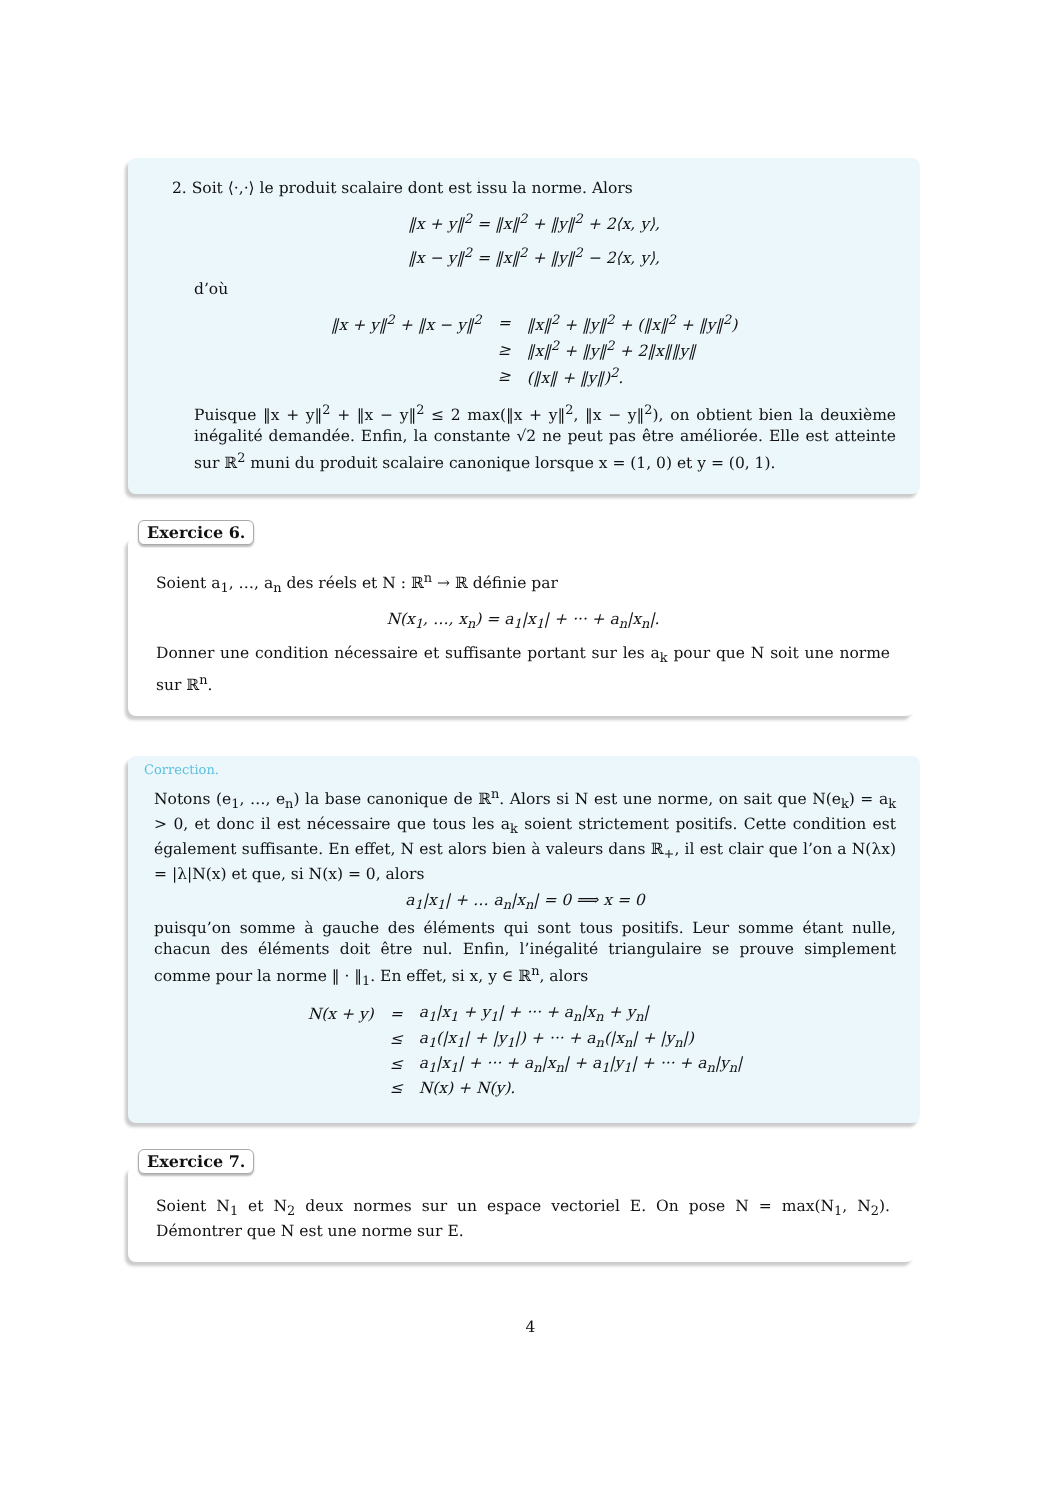2. Soit ⟨·,·⟩ le produit scalaire dont est issu la norme. Alors
‖x + y‖<sup>2</sup> = ‖x‖<sup>2</sup> + ‖y‖<sup>2</sup> + 2⟨x, y⟩,
‖x − y‖<sup>2</sup> = ‖x‖<sup>2</sup> + ‖y‖<sup>2</sup> − 2⟨x, y⟩,
d’où
| ‖x + y‖<sup>2</sup> + ‖x − y‖<sup>2</sup> | = | ‖x‖<sup>2</sup> + ‖y‖<sup>2</sup> + (‖x‖<sup>2</sup> + ‖y‖<sup>2</sup>) |
| | ≥ | ‖x‖<sup>2</sup> + ‖y‖<sup>2</sup> + 2‖x‖‖y‖ |
| | ≥ | (‖x‖ + ‖y‖)<sup>2</sup>. |
Puisque ‖x + y‖<sup>2</sup> + ‖x − y‖<sup>2</sup> ≤ 2 max(‖x + y‖<sup>2</sup>, ‖x − y‖<sup>2</sup>), on obtient bien la deuxième inégalité demandée. Enfin, la constante √2 ne peut pas être améliorée. Elle est atteinte sur ℝ<sup>2</sup> muni du produit scalaire canonique lorsque x = (1, 0) et y = (0, 1).
Exercice 6.
Soient a<sub>1</sub>, …, a<sub>n</sub> des réels et N : ℝ<sup>n</sup> → ℝ définie par
N(x<sub>1</sub>, …, x<sub>n</sub>) = a<sub>1</sub>|x<sub>1</sub>| + ··· + a<sub>n</sub>|x<sub>n</sub>|.
Donner une condition nécessaire et suffisante portant sur les a<sub>k</sub> pour que N soit une norme sur ℝ<sup>n</sup>.
Correction.
Notons (e<sub>1</sub>, …, e<sub>n</sub>) la base canonique de ℝ<sup>n</sup>. Alors si N est une norme, on sait que N(e<sub>k</sub>) = a<sub>k</sub> > 0, et donc il est nécessaire que tous les a<sub>k</sub> soient strictement positifs. Cette condition est également suffisante. En effet, N est alors bien à valeurs dans ℝ<sub>+</sub>, il est clair que l’on a N(λx) = |λ|N(x) et que, si N(x) = 0, alors
a<sub>1</sub>|x<sub>1</sub>| + … a<sub>n</sub>|x<sub>n</sub>| = 0 ⟹ x = 0
puisqu’on somme à gauche des éléments qui sont tous positifs. Leur somme étant nulle, chacun des éléments doit être nul. Enfin, l’inégalité triangulaire se prouve simplement comme pour la norme ‖ · ‖<sub>1</sub>. En effet, si x, y ∈ ℝ<sup>n</sup>, alors
| N(x + y) | = | a<sub>1</sub>/x<sub>1</sub> + y<sub>1</sub>/ + ··· + a<sub>n</sub>/x<sub>n</sub> + y<sub>n</sub>/ |
| | ≤ | a<sub>1</sub>(/x<sub>1</sub>/ + /y<sub>1</sub>/) + ··· + a<sub>n</sub>(/x<sub>n</sub>/ + /y<sub>n</sub>/) |
| | ≤ | a<sub>1</sub>/x<sub>1</sub>/ + ··· + a<sub>n</sub>/x<sub>n</sub>/ + a<sub>1</sub>/y<sub>1</sub>/ + ··· + a<sub>n</sub>/y<sub>n</sub>/ |
| | ≤ | N(x) + N(y). |
Exercice 7.
Soient N<sub>1</sub> et N<sub>2</sub> deux normes sur un espace vectoriel E. On pose N = max(N<sub>1</sub>, N<sub>2</sub>). Démontrer que N est une norme sur E.
4